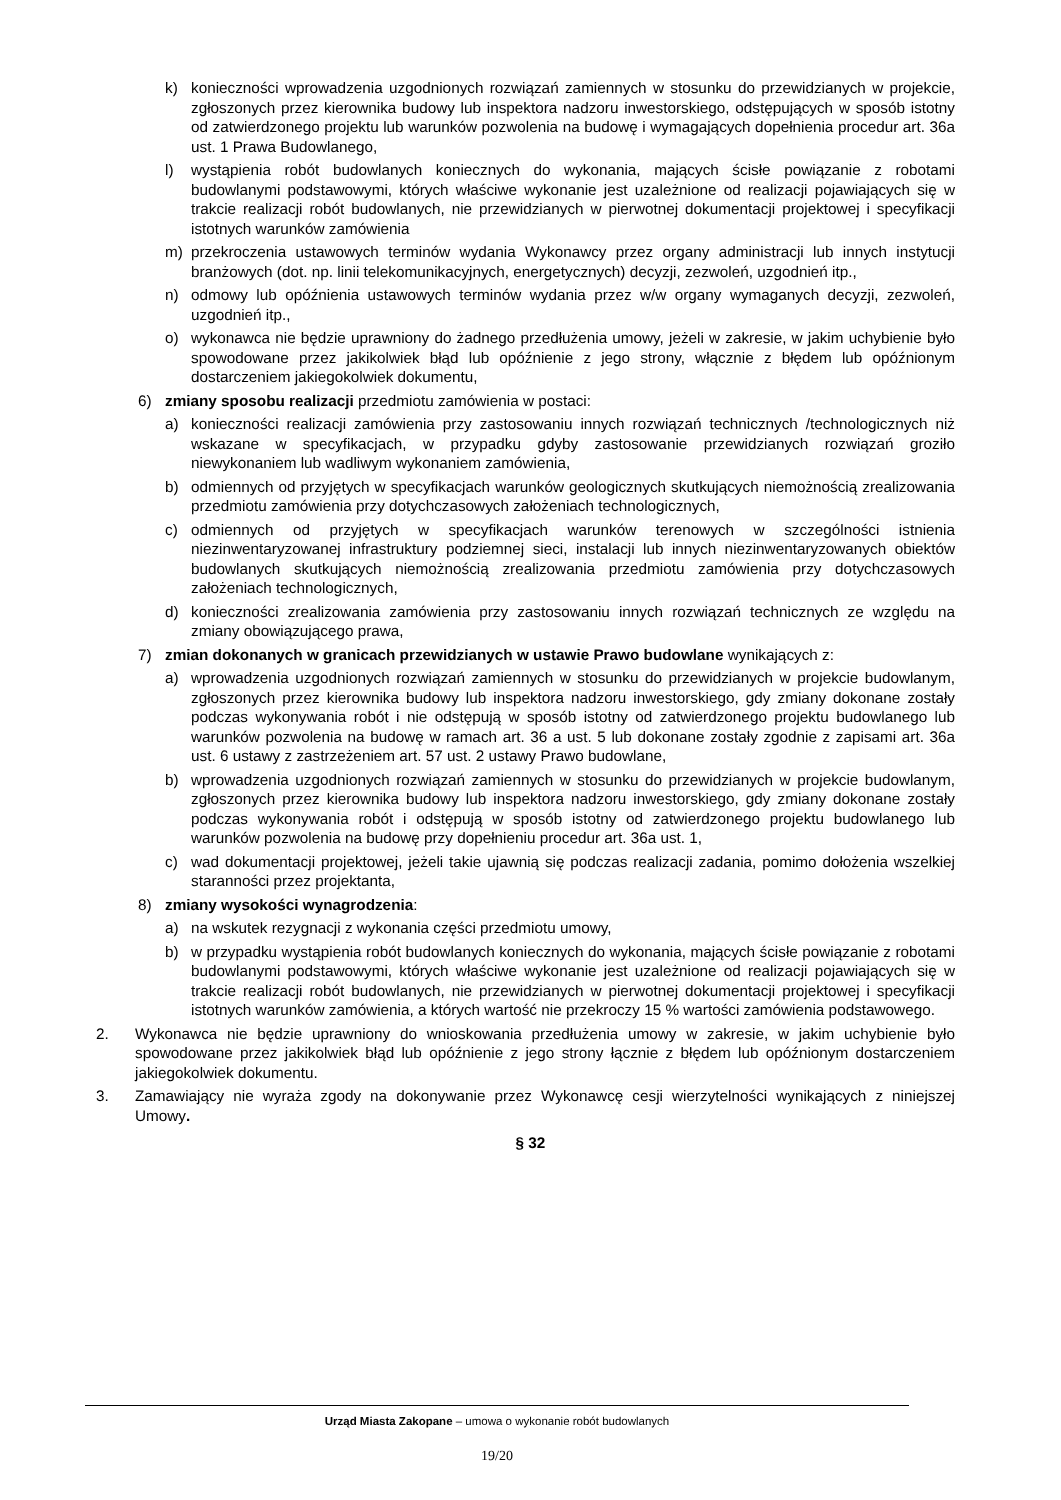k) konieczności wprowadzenia uzgodnionych rozwiązań zamiennych w stosunku do przewidzianych w projekcie, zgłoszonych przez kierownika budowy lub inspektora nadzoru inwestorskiego, odstępujących w sposób istotny od zatwierdzonego projektu lub warunków pozwolenia na budowę i wymagających dopełnienia procedur art. 36a ust. 1 Prawa Budowlanego,
l) wystąpienia robót budowlanych koniecznych do wykonania, mających ścisłe powiązanie z robotami budowlanymi podstawowymi, których właściwe wykonanie jest uzależnione od realizacji pojawiających się w trakcie realizacji robót budowlanych, nie przewidzianych w pierwotnej dokumentacji projektowej i specyfikacji istotnych warunków zamówienia
m) przekroczenia ustawowych terminów wydania Wykonawcy przez organy administracji lub innych instytucji branżowych (dot. np. linii telekomunikacyjnych, energetycznych) decyzji, zezwoleń, uzgodnień itp.,
n) odmowy lub opóźnienia ustawowych terminów wydania przez w/w organy wymaganych decyzji, zezwoleń, uzgodnień itp.,
o) wykonawca nie będzie uprawniony do żadnego przedłużenia umowy, jeżeli w zakresie, w jakim uchybienie było spowodowane przez jakikolwiek błąd lub opóźnienie z jego strony, włącznie z błędem lub opóźnionym dostarczeniem jakiegokolwiek dokumentu,
6) zmiany sposobu realizacji przedmiotu zamówienia w postaci:
a) konieczności realizacji zamówienia przy zastosowaniu innych rozwiązań technicznych /technologicznych niż wskazane w specyfikacjach, w przypadku gdyby zastosowanie przewidzianych rozwiązań groziło niewykonaniem lub wadliwym wykonaniem zamówienia,
b) odmiennych od przyjętych w specyfikacjach warunków geologicznych skutkujących niemożnością zrealizowania przedmiotu zamówienia przy dotychczasowych założeniach technologicznych,
c) odmiennych od przyjętych w specyfikacjach warunków terenowych w szczególności istnienia niezinwentaryzowanej infrastruktury podziemnej sieci, instalacji lub innych niezinwentaryzowanych obiektów budowlanych skutkujących niemożnością zrealizowania przedmiotu zamówienia przy dotychczasowych założeniach technologicznych,
d) konieczności zrealizowania zamówienia przy zastosowaniu innych rozwiązań technicznych ze względu na zmiany obowiązującego prawa,
7) zmian dokonanych w granicach przewidzianych w ustawie Prawo budowlane wynikających z:
a) wprowadzenia uzgodnionych rozwiązań zamiennych w stosunku do przewidzianych w projekcie budowlanym, zgłoszonych przez kierownika budowy lub inspektora nadzoru inwestorskiego, gdy zmiany dokonane zostały podczas wykonywania robót i nie odstępują w sposób istotny od zatwierdzonego projektu budowlanego lub warunków pozwolenia na budowę w ramach art. 36 a ust. 5 lub dokonane zostały zgodnie z zapisami art. 36a ust. 6 ustawy z zastrzeżeniem art. 57 ust. 2 ustawy Prawo budowlane,
b) wprowadzenia uzgodnionych rozwiązań zamiennych w stosunku do przewidzianych w projekcie budowlanym, zgłoszonych przez kierownika budowy lub inspektora nadzoru inwestorskiego, gdy zmiany dokonane zostały podczas wykonywania robót i odstępują w sposób istotny od zatwierdzonego projektu budowlanego lub warunków pozwolenia na budowę przy dopełnieniu procedur art. 36a ust. 1,
c) wad dokumentacji projektowej, jeżeli takie ujawnią się podczas realizacji zadania, pomimo dołożenia wszelkiej staranności przez projektanta,
8) zmiany wysokości wynagrodzenia:
a) na wskutek rezygnacji z wykonania części przedmiotu umowy,
b) w przypadku wystąpienia robót budowlanych koniecznych do wykonania, mających ścisłe powiązanie z robotami budowlanymi podstawowymi, których właściwe wykonanie jest uzależnione od realizacji pojawiających się w trakcie realizacji robót budowlanych, nie przewidzianych w pierwotnej dokumentacji projektowej i specyfikacji istotnych warunków zamówienia, a których wartość nie przekroczy 15 % wartości zamówienia podstawowego.
2. Wykonawca nie będzie uprawniony do wnioskowania przedłużenia umowy w zakresie, w jakim uchybienie było spowodowane przez jakikolwiek błąd lub opóźnienie z jego strony łącznie z błędem lub opóźnionym dostarczeniem jakiegokolwiek dokumentu.
3. Zamawiający nie wyraża zgody na dokonywanie przez Wykonawcę cesji wierzytelności wynikających z niniejszej Umowy.
§ 32
Urząd Miasta Zakopane – umowa o wykonanie robót budowlanych
19/20